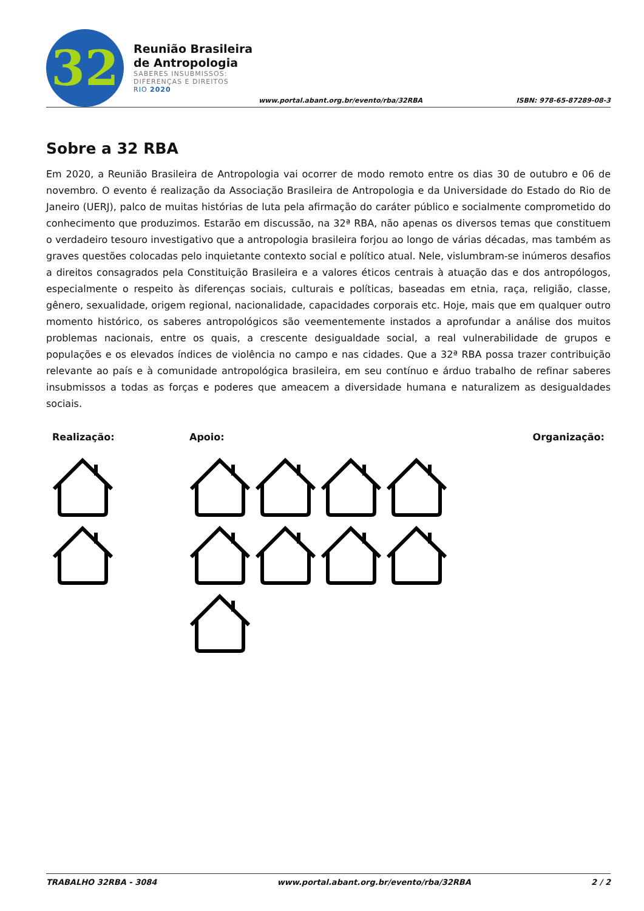32
Reunião Brasileira
de Antropologia
SABERES INSUBMISSOS:
DIFERENÇAS E DIREITOS
RIO 2020
www.portal.abant.org.br/evento/rba/32RBA
ISBN: 978-65-87289-08-3
Sobre a 32 RBA
Em 2020, a Reunião Brasileira de Antropologia vai ocorrer de modo remoto entre os dias 30 de outubro e 06 de novembro. O evento é realização da Associação Brasileira de Antropologia e da Universidade do Estado do Rio de Janeiro (UERJ), palco de muitas histórias de luta pela afirmação do caráter público e socialmente comprometido do conhecimento que produzimos. Estarão em discussão, na 32ª RBA, não apenas os diversos temas que constituem o verdadeiro tesouro investigativo que a antropologia brasileira forjou ao longo de várias décadas, mas também as graves questões colocadas pelo inquietante contexto social e político atual. Nele, vislumbram-se inúmeros desafios a direitos consagrados pela Constituição Brasileira e a valores éticos centrais à atuação das e dos antropólogos, especialmente o respeito às diferenças sociais, culturais e políticas, baseadas em etnia, raça, religião, classe, gênero, sexualidade, origem regional, nacionalidade, capacidades corporais etc. Hoje, mais que em qualquer outro momento histórico, os saberes antropológicos são veementemente instados a aprofundar a análise dos muitos problemas nacionais, entre os quais, a crescente desigualdade social, a real vulnerabilidade de grupos e populações e os elevados índices de violência no campo e nas cidades. Que a 32ª RBA possa trazer contribuição relevante ao país e à comunidade antropológica brasileira, em seu contínuo e árduo trabalho de refinar saberes insubmissos a todas as forças e poderes que ameacem a diversidade humana e naturalizem as desigualdades sociais.
Realização:
Apoio: Organização:
TRABALHO 32RBA - 3084 www.portal.abant.org.br/evento/rba/32RBA 2 / 2